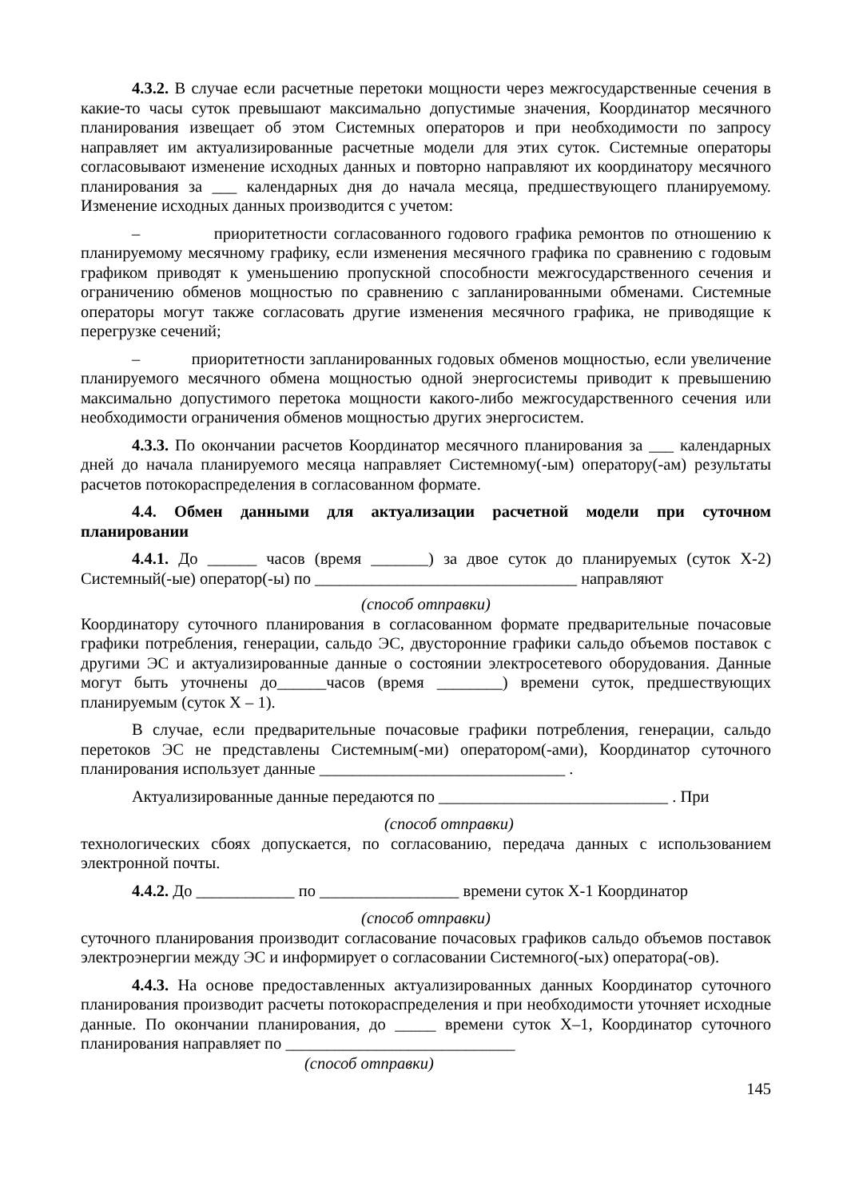4.3.2. В случае если расчетные перетоки мощности через межгосударственные сечения в какие-то часы суток превышают максимально допустимые значения, Координатор месячного планирования извещает об этом Системных операторов и при необходимости по запросу направляет им актуализированные расчетные модели для этих суток. Системные операторы согласовывают изменение исходных данных и повторно направляют их координатору месячного планирования за ___ календарных дня до начала месяца, предшествующего планируемому. Изменение исходных данных производится с учетом:
– приоритетности согласованного годового графика ремонтов по отношению к планируемому месячному графику, если изменения месячного графика по сравнению с годовым графиком приводят к уменьшению пропускной способности межгосударственного сечения и ограничению обменов мощностью по сравнению с запланированными обменами. Системные операторы могут также согласовать другие изменения месячного графика, не приводящие к перегрузке сечений;
– приоритетности запланированных годовых обменов мощностью, если увеличение планируемого месячного обмена мощностью одной энергосистемы приводит к превышению максимально допустимого перетока мощности какого-либо межгосударственного сечения или необходимости ограничения обменов мощностью других энергосистем.
4.3.3. По окончании расчетов Координатор месячного планирования за ___ календарных дней до начала планируемого месяца направляет Системному(-ым) оператору(-ам) результаты расчетов потокораспределения в согласованном формате.
4.4. Обмен данными для актуализации расчетной модели при суточном планировании
4.4.1. До ______ часов (время _______) за двое суток до планируемых (суток Х-2) Системный(-ые) оператор(-ы) по ________________________________ направляют
(способ отправки)
Координатору суточного планирования в согласованном формате предварительные почасовые графики потребления, генерации, сальдо ЭС, двусторонние графики сальдо объемов поставок с другими ЭС и актуализированные данные о состоянии электросетевого оборудования. Данные могут быть уточнены до______часов (время ________) времени суток, предшествующих планируемым (суток Х – 1).
В случае, если предварительные почасовые графики потребления, генерации, сальдо перетоков ЭС не представлены Системным(-ми) оператором(-ами), Координатор суточного планирования использует данные ______________________________ .
Актуализированные данные передаются по ____________________________ . При
(способ отправки)
технологических сбоях допускается, по согласованию, передача данных с использованием электронной почты.
4.4.2. До ____________ по _________________ времени суток Х-1 Координатор
(способ отправки)
суточного планирования производит согласование почасовых графиков сальдо объемов поставок электроэнергии между ЭС и информирует о согласовании Системного(-ых) оператора(-ов).
4.4.3. На основе предоставленных актуализированных данных Координатор суточного планирования производит расчеты потокораспределения и при необходимости уточняет исходные данные. По окончании планирования, до _____ времени суток Х–1, Координатор суточного планирования направляет по ____________________________
(способ отправки)
145